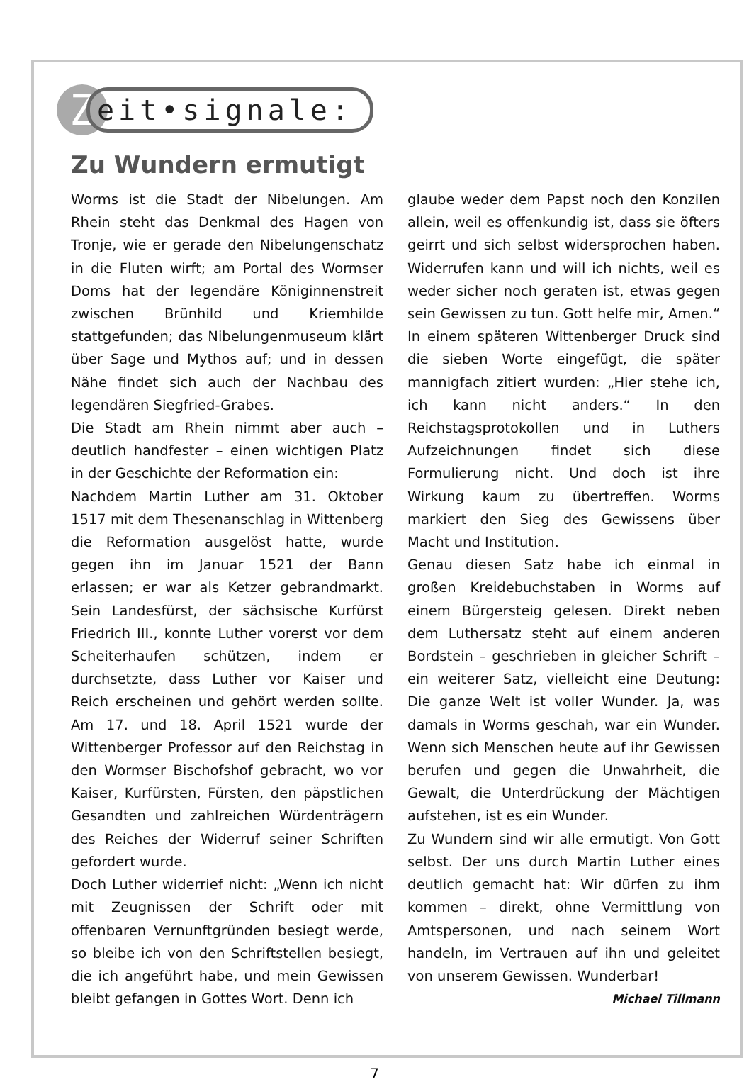Z
eit•signale:
Zu Wundern ermutigt
Worms ist die Stadt der Nibelungen. Am Rhein steht das Denkmal des Hagen von Tronje, wie er gerade den Nibelungenschatz in die Fluten wirft; am Portal des Wormser Doms hat der legendäre Königinnenstreit zwischen Brünhild und Kriemhilde stattgefunden; das Nibelungenmuseum klärt über Sage und Mythos auf; und in dessen Nähe findet sich auch der Nachbau des legendären Siegfried-Grabes.
Die Stadt am Rhein nimmt aber auch – deutlich handfester – einen wichtigen Platz in der Geschichte der Reformation ein:
Nachdem Martin Luther am 31. Oktober 1517 mit dem Thesenanschlag in Wittenberg die Reformation ausgelöst hatte, wurde gegen ihn im Januar 1521 der Bann erlassen; er war als Ketzer gebrandmarkt. Sein Landesfürst, der sächsische Kurfürst Friedrich III., konnte Luther vorerst vor dem Scheiterhaufen schützen, indem er durchsetzte, dass Luther vor Kaiser und Reich erscheinen und gehört werden sollte. Am 17. und 18. April 1521 wurde der Wittenberger Professor auf den Reichstag in den Wormser Bischofshof gebracht, wo vor Kaiser, Kurfürsten, Fürsten, den päpstlichen Gesandten und zahlreichen Würdenträgern des Reiches der Widerruf seiner Schriften gefordert wurde.
Doch Luther widerrief nicht: „Wenn ich nicht mit Zeugnissen der Schrift oder mit offenbaren Vernunftgründen besiegt werde, so bleibe ich von den Schriftstellen besiegt, die ich angeführt habe, und mein Gewissen bleibt gefangen in Gottes Wort. Denn ich
glaube weder dem Papst noch den Konzilen allein, weil es offenkundig ist, dass sie öfters geirrt und sich selbst widersprochen haben. Widerrufen kann und will ich nichts, weil es weder sicher noch geraten ist, etwas gegen sein Gewissen zu tun. Gott helfe mir, Amen.“ In einem späteren Wittenberger Druck sind die sieben Worte eingefügt, die später mannigfach zitiert wurden: „Hier stehe ich, ich kann nicht anders.“ In den Reichstagsprotokollen und in Luthers Aufzeichnungen findet sich diese Formulierung nicht. Und doch ist ihre Wirkung kaum zu übertreffen. Worms markiert den Sieg des Gewissens über Macht und Institution.
Genau diesen Satz habe ich einmal in großen Kreidebuchstaben in Worms auf einem Bürgersteig gelesen. Direkt neben dem Luthersatz steht auf einem anderen Bordstein – geschrieben in gleicher Schrift – ein weiterer Satz, vielleicht eine Deutung: Die ganze Welt ist voller Wunder. Ja, was damals in Worms geschah, war ein Wunder. Wenn sich Menschen heute auf ihr Gewissen berufen und gegen die Unwahrheit, die Gewalt, die Unterdrückung der Mächtigen aufstehen, ist es ein Wunder.
Zu Wundern sind wir alle ermutigt. Von Gott selbst. Der uns durch Martin Luther eines deutlich gemacht hat: Wir dürfen zu ihm kommen – direkt, ohne Vermittlung von Amtspersonen, und nach seinem Wort handeln, im Vertrauen auf ihn und geleitet von unserem Gewissen. Wunderbar!
Michael Tillmann
7